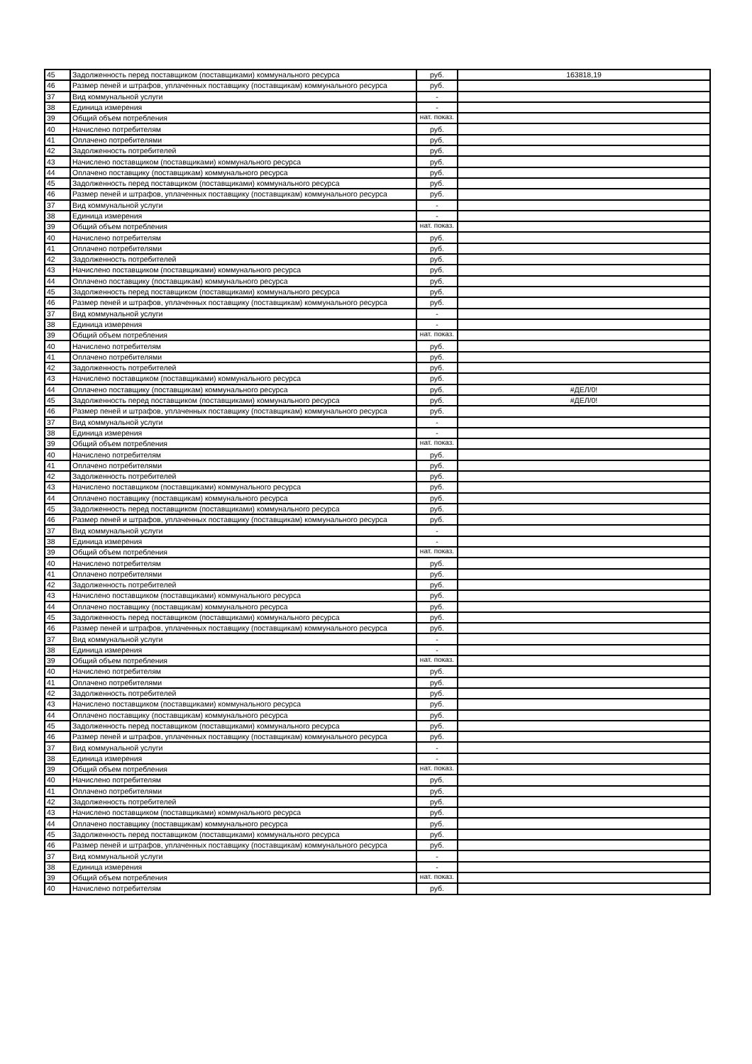| 45 | Задолженность перед поставщиком (поставщиками) коммунального ресурса | руб. | 163818,19 |
| 46 | Размер пеней и штрафов, уплаченных поставщику (поставщикам) коммунального ресурса | руб. | |
| 37 | Вид коммунальной услуги | - | |
| 38 | Единица измерения | - | |
| 39 | Общий объем потребления | нат. показ. | |
| 40 | Начислено потребителям | руб. | |
| 41 | Оплачено потребителями | руб. | |
| 42 | Задолженность потребителей | руб. | |
| 43 | Начислено поставщиком (поставщиками) коммунального ресурса | руб. | |
| 44 | Оплачено поставщику (поставщикам) коммунального ресурса | руб. | |
| 45 | Задолженность перед поставщиком (поставщиками) коммунального ресурса | руб. | |
| 46 | Размер пеней и штрафов, уплаченных поставщику (поставщикам) коммунального ресурса | руб. | |
| 37 | Вид коммунальной услуги | - | |
| 38 | Единица измерения | - | |
| 39 | Общий объем потребления | нат. показ. | |
| 40 | Начислено потребителям | руб. | |
| 41 | Оплачено потребителями | руб. | |
| 42 | Задолженность потребителей | руб. | |
| 43 | Начислено поставщиком (поставщиками) коммунального ресурса | руб. | |
| 44 | Оплачено поставщику (поставщикам) коммунального ресурса | руб. | |
| 45 | Задолженность перед поставщиком (поставщиками) коммунального ресурса | руб. | |
| 46 | Размер пеней и штрафов, уплаченных поставщику (поставщикам) коммунального ресурса | руб. | |
| 37 | Вид коммунальной услуги | - | |
| 38 | Единица измерения | - | |
| 39 | Общий объем потребления | нат. показ. | |
| 40 | Начислено потребителям | руб. | |
| 41 | Оплачено потребителями | руб. | |
| 42 | Задолженность потребителей | руб. | |
| 43 | Начислено поставщиком (поставщиками) коммунального ресурса | руб. | |
| 44 | Оплачено поставщику (поставщикам) коммунального ресурса | руб. | #ДЕЛ/0! |
| 45 | Задолженность перед поставщиком (поставщиками) коммунального ресурса | руб. | #ДЕЛ/0! |
| 46 | Размер пеней и штрафов, уплаченных поставщику (поставщикам) коммунального ресурса | руб. | |
| 37 | Вид коммунальной услуги | - | |
| 38 | Единица измерения | - | |
| 39 | Общий объем потребления | нат. показ. | |
| 40 | Начислено потребителям | руб. | |
| 41 | Оплачено потребителями | руб. | |
| 42 | Задолженность потребителей | руб. | |
| 43 | Начислено поставщиком (поставщиками) коммунального ресурса | руб. | |
| 44 | Оплачено поставщику (поставщикам) коммунального ресурса | руб. | |
| 45 | Задолженность перед поставщиком (поставщиками) коммунального ресурса | руб. | |
| 46 | Размер пеней и штрафов, уплаченных поставщику (поставщикам) коммунального ресурса | руб. | |
| 37 | Вид коммунальной услуги | - | |
| 38 | Единица измерения | - | |
| 39 | Общий объем потребления | нат. показ. | |
| 40 | Начислено потребителям | руб. | |
| 41 | Оплачено потребителями | руб. | |
| 42 | Задолженность потребителей | руб. | |
| 43 | Начислено поставщиком (поставщиками) коммунального ресурса | руб. | |
| 44 | Оплачено поставщику (поставщикам) коммунального ресурса | руб. | |
| 45 | Задолженность перед поставщиком (поставщиками) коммунального ресурса | руб. | |
| 46 | Размер пеней и штрафов, уплаченных поставщику (поставщикам) коммунального ресурса | руб. | |
| 37 | Вид коммунальной услуги | - | |
| 38 | Единица измерения | - | |
| 39 | Общий объем потребления | нат. показ. | |
| 40 | Начислено потребителям | руб. | |
| 41 | Оплачено потребителями | руб. | |
| 42 | Задолженность потребителей | руб. | |
| 43 | Начислено поставщиком (поставщиками) коммунального ресурса | руб. | |
| 44 | Оплачено поставщику (поставщикам) коммунального ресурса | руб. | |
| 45 | Задолженность перед поставщиком (поставщиками) коммунального ресурса | руб. | |
| 46 | Размер пеней и штрафов, уплаченных поставщику (поставщикам) коммунального ресурса | руб. | |
| 37 | Вид коммунальной услуги | - | |
| 38 | Единица измерения | - | |
| 39 | Общий объем потребления | нат. показ. | |
| 40 | Начислено потребителям | руб. | |
| 41 | Оплачено потребителями | руб. | |
| 42 | Задолженность потребителей | руб. | |
| 43 | Начислено поставщиком (поставщиками) коммунального ресурса | руб. | |
| 44 | Оплачено поставщику (поставщикам) коммунального ресурса | руб. | |
| 45 | Задолженность перед поставщиком (поставщиками) коммунального ресурса | руб. | |
| 46 | Размер пеней и штрафов, уплаченных поставщику (поставщикам) коммунального ресурса | руб. | |
| 37 | Вид коммунальной услуги | - | |
| 38 | Единица измерения | - | |
| 39 | Общий объем потребления | нат. показ. | |
| 40 | Начислено потребителям | руб. | |